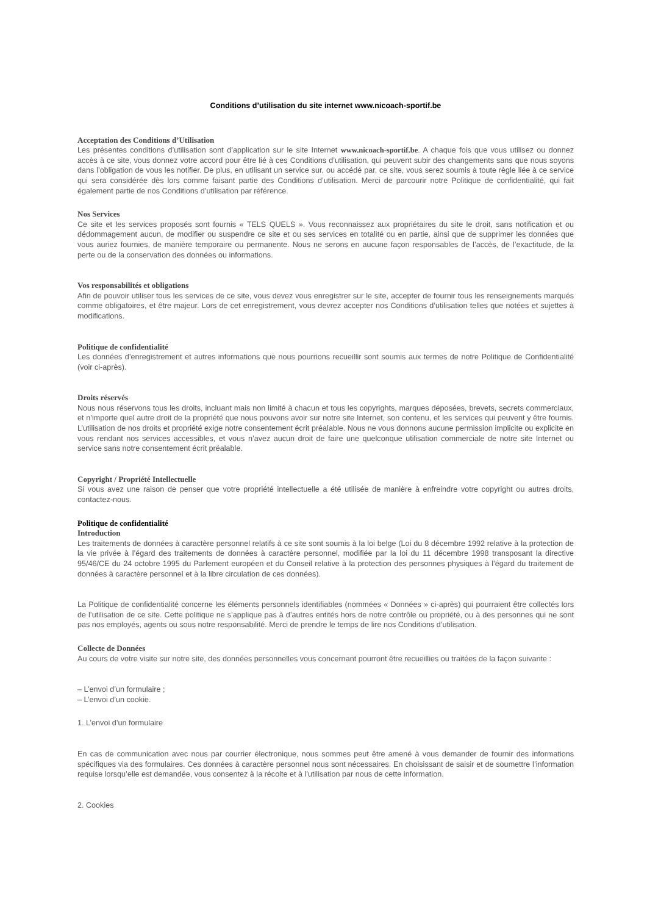Conditions d’utilisation du site internet www.nicoach-sportif.be
Acceptation des Conditions d’Utilisation
Les présentes conditions d’utilisation sont d’application sur le site Internet www.nicoach-sportif.be. A chaque fois que vous utilisez ou donnez accès à ce site, vous donnez votre accord pour être lié à ces Conditions d’utilisation, qui peuvent subir des changements sans que nous soyons dans l’obligation de vous les notifier. De plus, en utilisant un service sur, ou accédé par, ce site, vous serez soumis à toute règle liée à ce service qui sera considérée dès lors comme faisant partie des Conditions d’utilisation. Merci de parcourir notre Politique de confidentialité, qui fait également partie de nos Conditions d’utilisation par référence.
Nos Services
Ce site et les services proposés sont fournis « TELS QUELS ». Vous reconnaissez aux propriétaires du site le droit, sans notification et ou dédommagement aucun, de modifier ou suspendre ce site et ou ses services en totalité ou en partie, ainsi que de supprimer les données que vous auriez fournies, de manière temporaire ou permanente. Nous ne serons en aucune façon responsables de l’accès, de l’exactitude, de la perte ou de la conservation des données ou informations.
Vos responsabilités et obligations
Afin de pouvoir utiliser tous les services de ce site, vous devez vous enregistrer sur le site, accepter de fournir tous les renseignements marqués comme obligatoires, et être majeur. Lors de cet enregistrement, vous devrez accepter nos Conditions d’utilisation telles que notées et sujettes à modifications.
Politique de confidentialité
Les données d’enregistrement et autres informations que nous pourrions recueillir sont soumis aux termes de notre Politique de Confidentialité (voir ci-après).
Droits réservés
Nous nous réservons tous les droits, incluant mais non limité à chacun et tous les copyrights, marques déposées, brevets, secrets commerciaux, et n’importe quel autre droit de la propriété que nous pouvons avoir sur notre site Internet, son contenu, et les services qui peuvent y être fournis. L’utilisation de nos droits et propriété exige notre consentement écrit préalable. Nous ne vous donnons aucune permission implicite ou explicite en vous rendant nos services accessibles, et vous n’avez aucun droit de faire une quelconque utilisation commerciale de notre site Internet ou service sans notre consentement écrit préalable.
Copyright / Propriété Intellectuelle
Si vous avez une raison de penser que votre propriété intellectuelle a été utilisée de manière à enfreindre votre copyright ou autres droits, contactez-nous.
Politique de confidentialité
Introduction
Les traitements de données à caractère personnel relatifs à ce site sont soumis à la loi belge (Loi du 8 décembre 1992 relative à la protection de la vie privée à l’égard des traitements de données à caractère personnel, modifiée par la loi du 11 décembre 1998 transposant la directive 95/46/CE du 24 octobre 1995 du Parlement européen et du Conseil relative à la protection des personnes physiques à l’égard du traitement de données à caractère personnel et à la libre circulation de ces données).
La Politique de confidentialité concerne les éléments personnels identifiables (nommées « Données » ci-après) qui pourraient être collectés lors de l’utilisation de ce site. Cette politique ne s’applique pas à d’autres entités hors de notre contrôle ou propriété, ou à des personnes qui ne sont pas nos employés, agents ou sous notre responsabilité. Merci de prendre le temps de lire nos Conditions d’utilisation.
Collecte de Données
Au cours de votre visite sur notre site, des données personnelles vous concernant pourront être recueillies ou traitées de la façon suivante :
– L’envoi d’un formulaire ;
– L’envoi d’un cookie.
1. L’envoi d’un formulaire
En cas de communication avec nous par courrier électronique, nous sommes peut être amené à vous demander de fournir des informations spécifiques via des formulaires. Ces données à caractère personnel nous sont nécessaires. En choisissant de saisir et de soumettre l’information requise lorsqu’elle est demandée, vous consentez à la récolte et à l’utilisation par nous de cette information.
2. Cookies